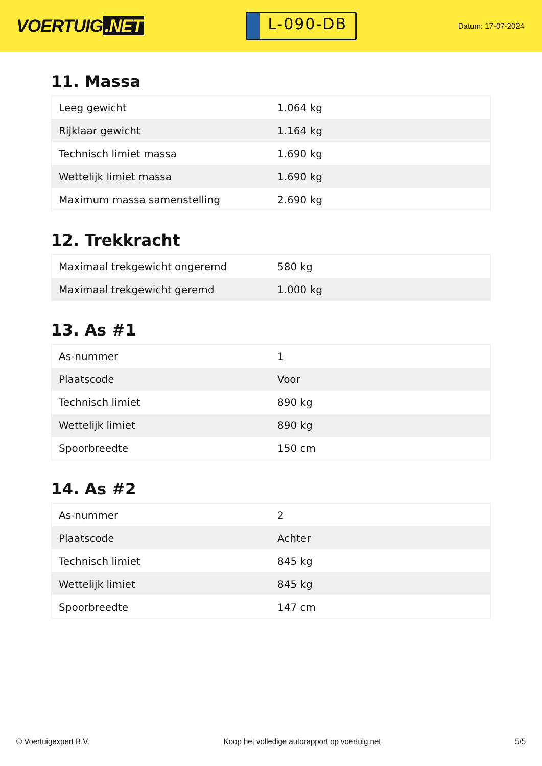VOERTUIG.NET
L-090-DB
Datum: 17-07-2024
11. Massa
| Leeg gewicht | 1.064 kg |
| Rijklaar gewicht | 1.164 kg |
| Technisch limiet massa | 1.690 kg |
| Wettelijk limiet massa | 1.690 kg |
| Maximum massa samenstelling | 2.690 kg |
12. Trekkracht
| Maximaal trekgewicht ongeremd | 580 kg |
| Maximaal trekgewicht geremd | 1.000 kg |
13. As #1
| As-nummer | 1 |
| Plaatscode | Voor |
| Technisch limiet | 890 kg |
| Wettelijk limiet | 890 kg |
| Spoorbreedte | 150 cm |
14. As #2
| As-nummer | 2 |
| Plaatscode | Achter |
| Technisch limiet | 845 kg |
| Wettelijk limiet | 845 kg |
| Spoorbreedte | 147 cm |
© Voertuigexpert B.V. Koop het volledige autorapport op voertuig.net 5/5